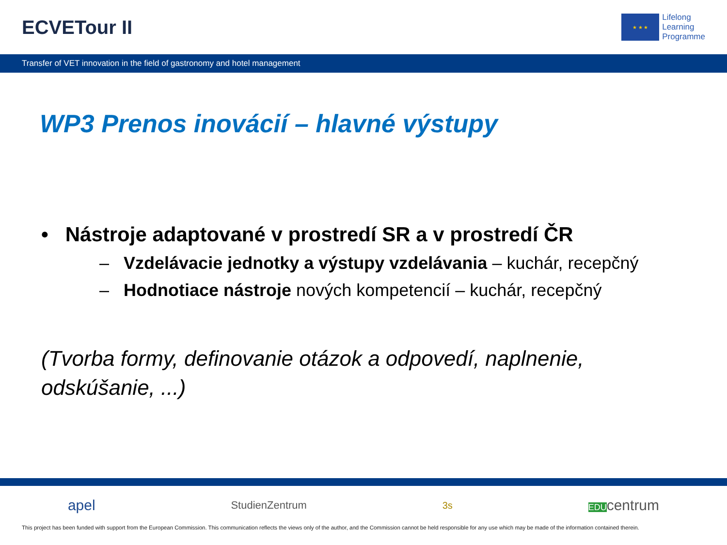ECVETour II
★ ★ ★
Lifelong
Learning
Programme
Transfer of VET innovation in the field of gastronomy and hotel management
WP3 Prenos inovácií – hlavné výstupy
• Nástroje adaptované v prostredí SR a v prostredí ČR
– Vzdelávacie jednotky a výstupy vzdelávania – kuchár, recepčný
– Hodnotiace nástroje nových kompetencií – kuchár, recepčný
(Tvorba formy, definovanie otázok a odpovedí, naplnenie,
odskúšanie, ...)
apel StudienZentrum 3s EDUcentrum
This project has been funded with support from the European Commission. This communication reflects the views only of the author, and the Commission cannot be held responsible for any use which may be made of the information contained therein.